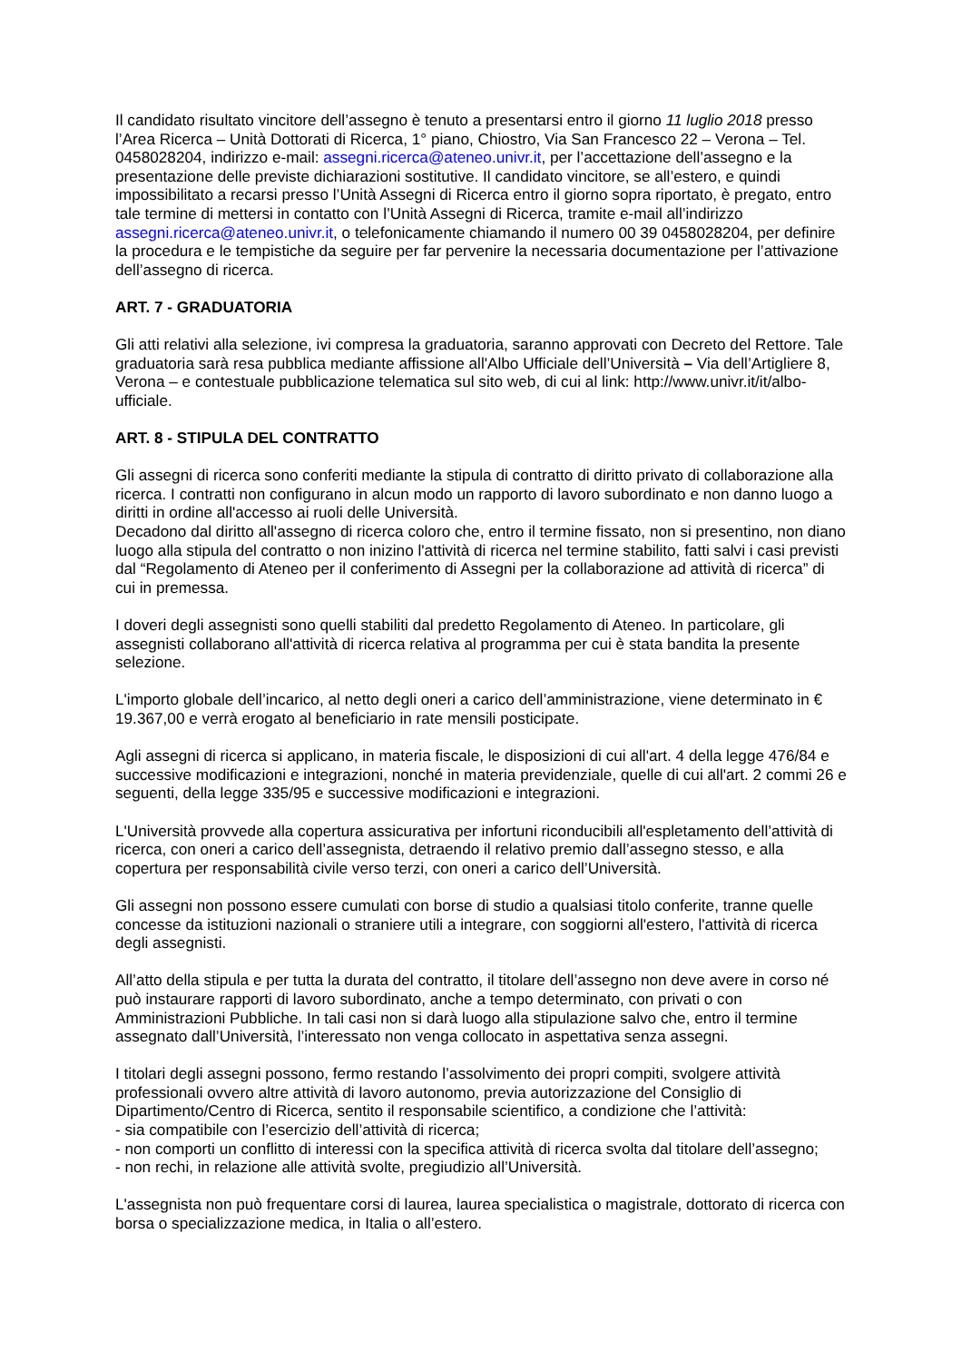Il candidato risultato vincitore dell’assegno è tenuto a presentarsi entro il giorno 11 luglio 2018 presso l’Area Ricerca – Unità Dottorati di Ricerca, 1° piano, Chiostro, Via San Francesco 22 – Verona – Tel. 0458028204, indirizzo e-mail: assegni.ricerca@ateneo.univr.it, per l’accettazione dell’assegno e la presentazione delle previste dichiarazioni sostitutive. Il candidato vincitore, se all’estero, e quindi impossibilitato a recarsi presso l’Unità Assegni di Ricerca entro il giorno sopra riportato, è pregato, entro tale termine di mettersi in contatto con l’Unità Assegni di Ricerca, tramite e-mail all’indirizzo assegni.ricerca@ateneo.univr.it, o telefonicamente chiamando il numero 00 39 0458028204, per definire la procedura e le tempistiche da seguire per far pervenire la necessaria documentazione per l’attivazione dell’assegno di ricerca.
ART. 7 - GRADUATORIA
Gli atti relativi alla selezione, ivi compresa la graduatoria, saranno approvati con Decreto del Rettore. Tale graduatoria sarà resa pubblica mediante affissione all'Albo Ufficiale dell’Università – Via dell’Artigliere 8, Verona – e contestuale pubblicazione telematica sul sito web, di cui al link: http://www.univr.it/it/albo-ufficiale.
ART. 8 - STIPULA DEL CONTRATTO
Gli assegni di ricerca sono conferiti mediante la stipula di contratto di diritto privato di collaborazione alla ricerca. I contratti non configurano in alcun modo un rapporto di lavoro subordinato e non danno luogo a diritti in ordine all'accesso ai ruoli delle Università.
Decadono dal diritto all'assegno di ricerca coloro che, entro il termine fissato, non si presentino, non diano luogo alla stipula del contratto o non inizino l'attività di ricerca nel termine stabilito, fatti salvi i casi previsti dal “Regolamento di Ateneo per il conferimento di Assegni per la collaborazione ad attività di ricerca” di cui in premessa.
I doveri degli assegnisti sono quelli stabiliti dal predetto Regolamento di Ateneo. In particolare, gli assegnisti collaborano all'attività di ricerca relativa al programma per cui è stata bandita la presente selezione.
L'importo globale dell’incarico, al netto degli oneri a carico dell’amministrazione, viene determinato in € 19.367,00 e verrà erogato al beneficiario in rate mensili posticipate.
Agli assegni di ricerca si applicano, in materia fiscale, le disposizioni di cui all'art. 4 della legge 476/84 e successive modificazioni e integrazioni, nonché in materia previdenziale, quelle di cui all'art. 2 commi 26 e seguenti, della legge 335/95 e successive modificazioni e integrazioni.
L'Università provvede alla copertura assicurativa per infortuni riconducibili all'espletamento dell’attività di ricerca, con oneri a carico dell’assegnista, detraendo il relativo premio dall’assegno stesso, e alla copertura per responsabilità civile verso terzi, con oneri a carico dell’Università.
Gli assegni non possono essere cumulati con borse di studio a qualsiasi titolo conferite, tranne quelle concesse da istituzioni nazionali o straniere utili a integrare, con soggiorni all'estero, l'attività di ricerca degli assegnisti.
All’atto della stipula e per tutta la durata del contratto, il titolare dell’assegno non deve avere in corso né può instaurare rapporti di lavoro subordinato, anche a tempo determinato, con privati o con Amministrazioni Pubbliche. In tali casi non si darà luogo alla stipulazione salvo che, entro il termine assegnato dall’Università, l’interessato non venga collocato in aspettativa senza assegni.
I titolari degli assegni possono, fermo restando l’assolvimento dei propri compiti, svolgere attività professionali ovvero altre attività di lavoro autonomo, previa autorizzazione del Consiglio di Dipartimento/Centro di Ricerca, sentito il responsabile scientifico, a condizione che l’attività:
- sia compatibile con l’esercizio dell’attività di ricerca;
- non comporti un conflitto di interessi con la specifica attività di ricerca svolta dal titolare dell’assegno;
- non rechi, in relazione alle attività svolte, pregiudizio all’Università.
L'assegnista non può frequentare corsi di laurea, laurea specialistica o magistrale, dottorato di ricerca con borsa o specializzazione medica, in Italia o all’estero.